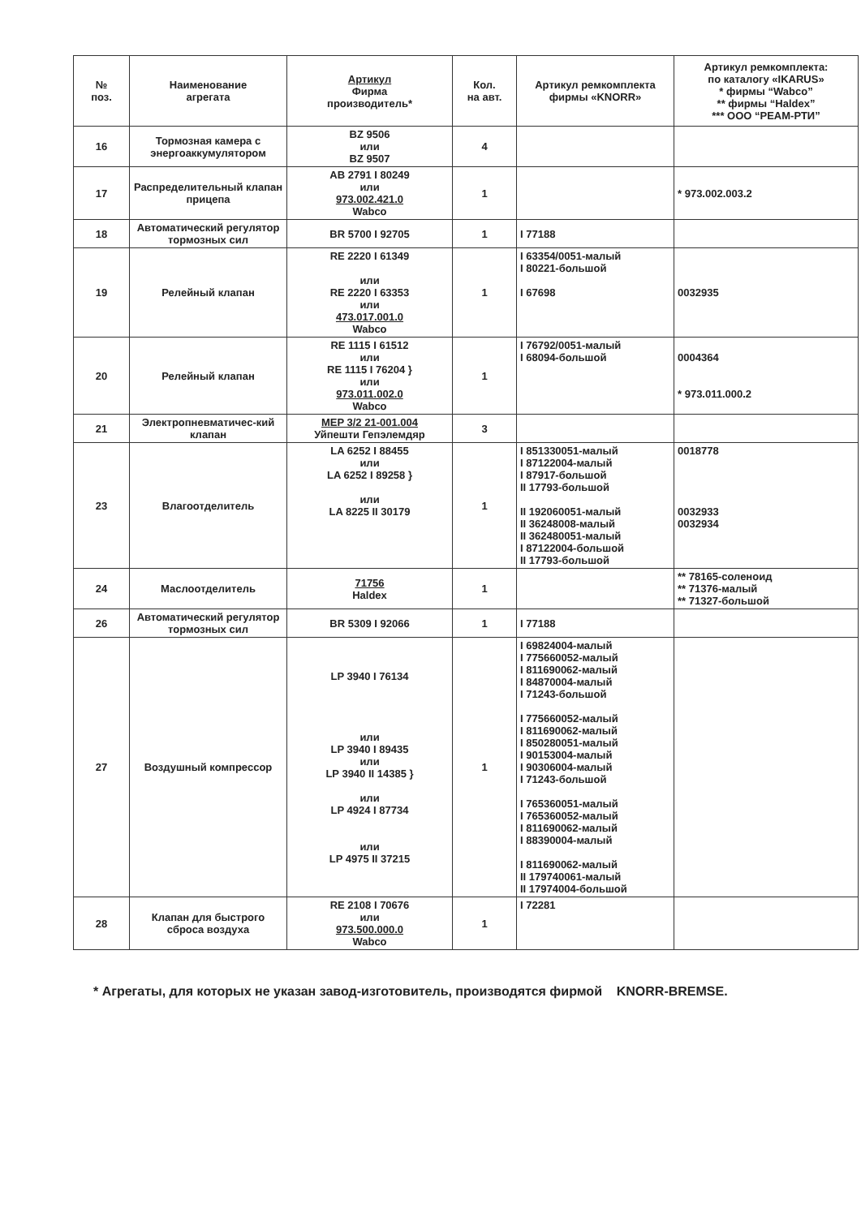| № поз. | Наименование агрегата | Артикул Фирма производитель* | Кол. на авт. | Артикул ремкомплекта фирмы «KNORR» | Артикул ремкомплекта: по каталогу «IKARUS» * фирмы “Wabco” ** фирмы “Haldex” *** ООО “РЕАМ-РТИ” |
| --- | --- | --- | --- | --- | --- |
| 16 | Тормозная камера с энергоаккумулятором | BZ 9506 или BZ 9507 | 4 | | |
| 17 | Распределительный клапан прицепа | AB 2791 I 80249 или 973.002.421.0 Wabco | 1 | | * 973.002.003.2 |
| 18 | Автоматический регулятор тормозных сил | BR 5700 I 92705 | 1 | I 77188 | |
| 19 | Релейный клапан | RE 2220 I 61349 или RE 2220 I 63353 или 473.017.001.0 Wabco | 1 | I 63354/0051-малый I 80221-большой I 67698 | 0032935 |
| 20 | Релейный клапан | RE 1115 I 61512 или RE 1115 I 76204 } или 973.011.002.0 Wabco | 1 | I 76792/0051-малый I 68094-большой | 0004364 * 973.011.000.2 |
| 21 | Электропневматичес-кий клапан | MEP 3/2 21-001.004 Уйпешти Гепэлемдяр | 3 | | |
| 23 | Влагоотделитель | LA 6252 I 88455 или LA 6252 I 89258 } или LA 8225 II 30179 | 1 | I 851330051-малый I 87122004-малый I 87917-большой II 17793-большой II 192060051-малый II 36248008-малый II 362480051-малый I 87122004-большой II 17793-большой | 0018778 0032933 0032934 |
| 24 | Маслоотделитель | 71756 Haldex | 1 | | ** 78165-соленоид ** 71376-малый ** 71327-большой |
| 26 | Автоматический регулятор тормозных сил | BR 5309 I 92066 | 1 | I 77188 | |
| 27 | Воздушный компрессор | LP 3940 I 76134 или LP 3940 I 89435 или LP 3940 II 14385 } или LP 4924 I 87734 или LP 4975 II 37215 | 1 | I 69824004-малый I 775660052-малый I 811690062-малый I 84870004-малый I 71243-большой I 775660052-малый I 811690062-малый I 850280051-малый I 90153004-малый I 90306004-малый I 71243-большой I 765360051-малый I 765360052-малый I 811690062-малый I 88390004-малый I 811690062-малый II 179740061-малый II 17974004-большой | |
| 28 | Клапан для быстрого сброса воздуха | RE 2108 I 70676 или 973.500.000.0 Wabco | 1 | I 72281 | |
* Агрегаты, для которых не указан завод-изготовитель, производятся фирмой KNORR-BREMSE.